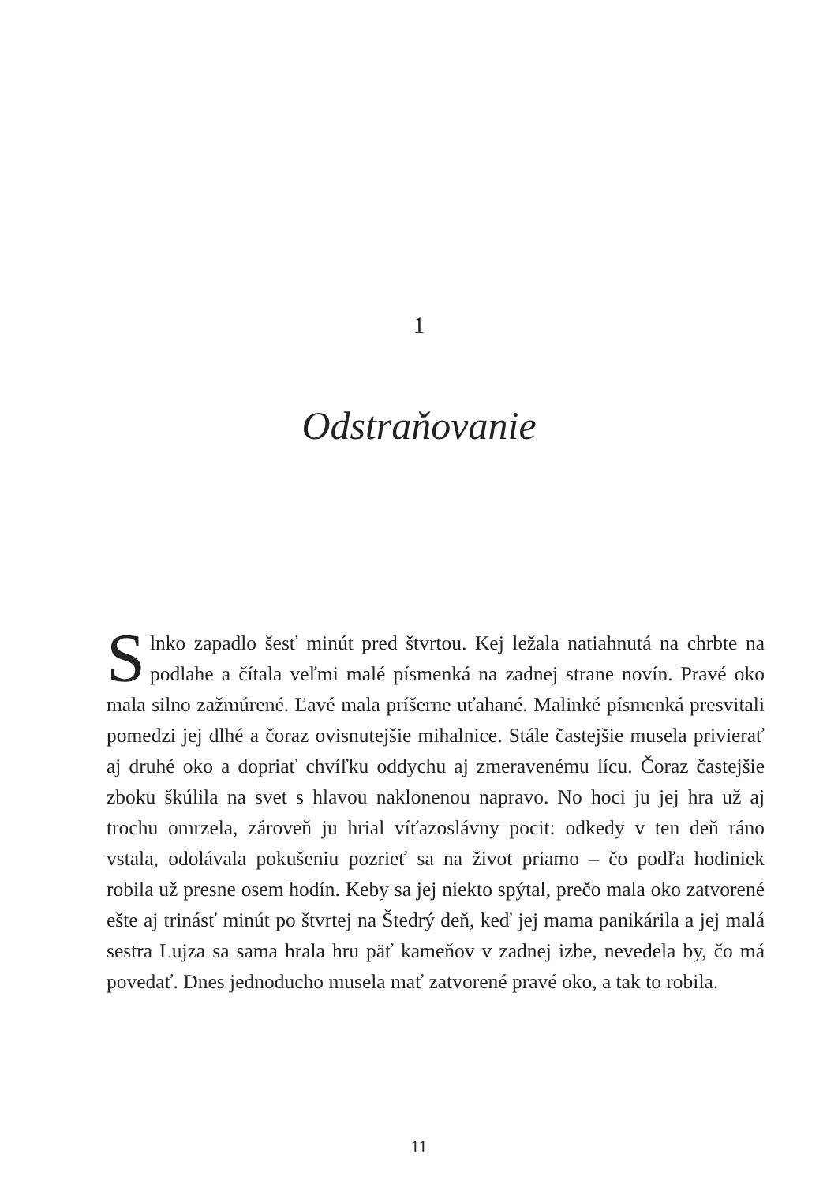1
Odstraňovanie
Slnko zapadlo šesť minút pred štvrtou. Kej ležala natiahnutá na chrbte na podlahe a čítala veľmi malé písmenká na zadnej strane novín. Pravé oko mala silno zažmúrené. Ľavé mala príšerne uťahané. Malinké písmenká presvitali pomedzi jej dlhé a čoraz ovisnutejšie mihalnice. Stále častejšie musela privierať aj druhé oko a dopriať chvíľku oddychu aj zmeravenému lícu. Čoraz častejšie zboku škúlila na svet s hlavou naklonenou napravo. No hoci ju jej hra už aj trochu omrzela, zároveň ju hrial víťazoslávny pocit: odkedy v ten deň ráno vstala, odolávala pokušeniu pozrieť sa na život priamo – čo podľa hodiniek robila už presne osem hodín. Keby sa jej niekto spýtal, prečo mala oko zatvorené ešte aj trinásť minút po štvrtej na Štedrý deň, keď jej mama panikárila a jej malá sestra Lujza sa sama hrala hru päť kameňov v zadnej izbe, nevedela by, čo má povedať. Dnes jednoducho musela mať zatvorené pravé oko, a tak to robila.
11